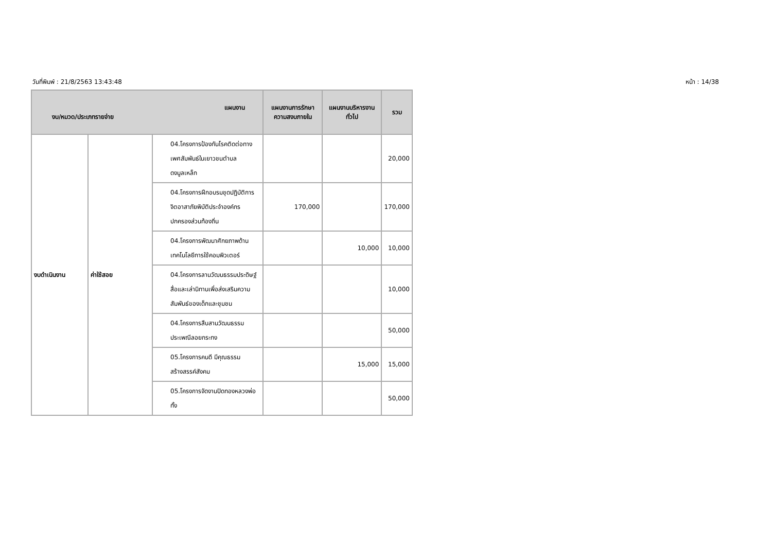วันที่พิมพ์ : 21/8/2563 13:43:48 หน้า : 14/38
| แผนงาน งบ/หมวด/ประเภทรายจ่าย | | | แผนงานการรักษาความสงบภายใน | แผนงานบริหารงานทั่วไป | รวม |
| --- | --- | --- | --- | --- | --- |
| งบดำเนินงาน | ค่าใช้สอย | 04.โครงการป้องกันโรคติดต่อทางเพศสัมพันธ์ในเยาวชนตำบลดงมูลเหล็ก | | | 20,000 |
| | | 04.โครงการฝึกอบรมชุดปฏิบัติการจิตอาสาภัยพิบัติประจำองค์กรปกครองส่วนท้องถิ่น | 170,000 | | 170,000 |
| | | 04.โครงการพัฒนาศักยภาพด้านเทคโนโลยีการใช้คอมพิวเตอร์ | | 10,000 | 10,000 |
| | | 04.โครงการลานวัฒนธรรมประดิษฐ์สื่อและเล่านิทานเพื่อส่งเสริมความสัมพันธ์ของเด็กและชุมชน | | | 10,000 |
| | | 04.โครงการสืบสานวัฒนธรรมประเพณีลอยกระทง | | | 50,000 |
| | | 05.โครงการคนดี มีคุณธรรม สร้างสรรค์สังคม | | 15,000 | 15,000 |
| | | 05.โครงการจัดงานปิดทองหลวงพ่อทั้ง | | | 50,000 |